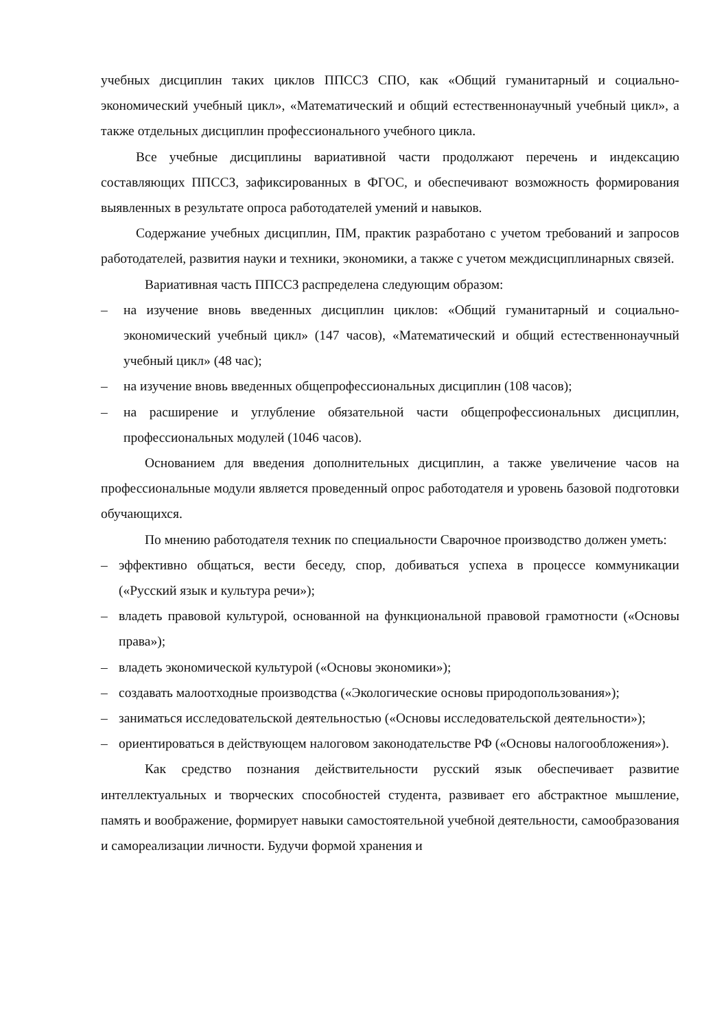учебных дисциплин таких циклов ППССЗ СПО, как «Общий гуманитарный и социально-экономический учебный цикл», «Математический и общий естественнонаучный учебный цикл», а также отдельных дисциплин профессионального учебного цикла.
Все учебные дисциплины вариативной части продолжают перечень и индексацию составляющих ППССЗ, зафиксированных в ФГОС, и обеспечивают возможность формирования выявленных в результате опроса работодателей умений и навыков.
Содержание учебных дисциплин, ПМ, практик разработано с учетом требований и запросов работодателей, развития науки и техники, экономики, а также с учетом междисциплинарных связей.
Вариативная часть ППССЗ распределена следующим образом:
– на изучение вновь введенных дисциплин циклов: «Общий гуманитарный и социально-экономический учебный цикл» (147 часов), «Математический и общий естественнонаучный учебный цикл» (48 час);
– на изучение вновь введенных общепрофессиональных дисциплин (108 часов);
– на расширение и углубление обязательной части общепрофессиональных дисциплин, профессиональных модулей (1046 часов).
Основанием для введения дополнительных дисциплин, а также увеличение часов на профессиональные модули является проведенный опрос работодателя и уровень базовой подготовки обучающихся.
По мнению работодателя техник по специальности Сварочное производство должен уметь:
– эффективно общаться, вести беседу, спор, добиваться успеха в процессе коммуникации («Русский язык и культура речи»);
– владеть правовой культурой, основанной на функциональной правовой грамотности («Основы права»);
– владеть экономической культурой («Основы экономики»);
– создавать малоотходные производства («Экологические основы природопользования»);
– заниматься исследовательской деятельностью («Основы исследовательской деятельности»);
– ориентироваться в действующем налоговом законодательстве РФ («Основы налогообложения»).
Как средство познания действительности русский язык обеспечивает развитие интеллектуальных и творческих способностей студента, развивает его абстрактное мышление, память и воображение, формирует навыки самостоятельной учебной деятельности, самообразования и самореализации личности. Будучи формой хранения и